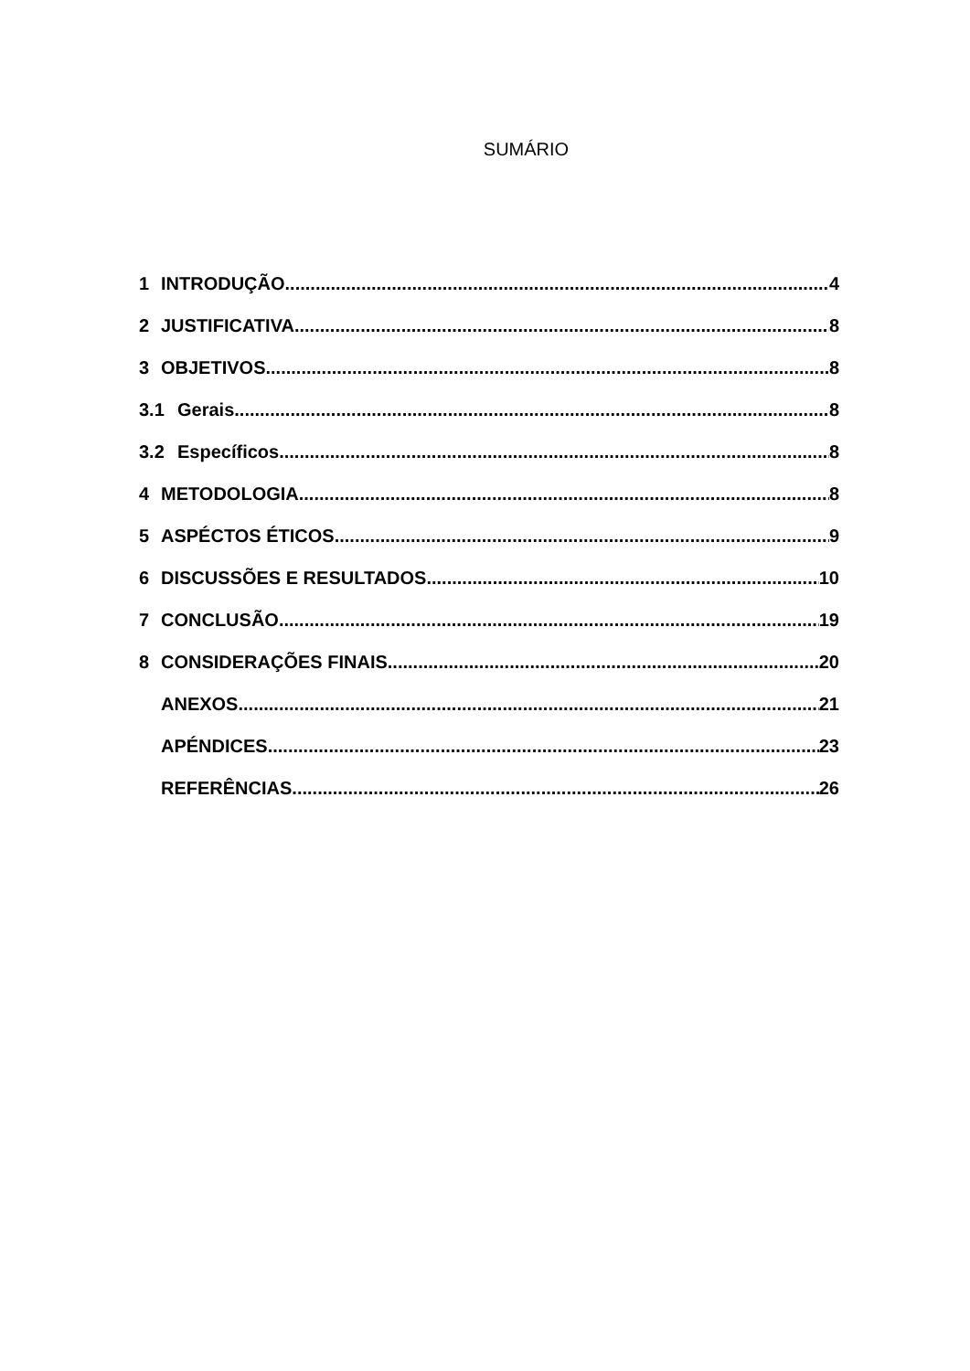SUMÁRIO
1 INTRODUÇÃO 4
2 JUSTIFICATIVA 8
3 OBJETIVOS 8
3.1 Gerais 8
3.2 Específicos 8
4 METODOLOGIA 8
5 ASPÉCTOS ÉTICOS 9
6 DISCUSSÕES E RESULTADOS 10
7 CONCLUSÃO 19
8 CONSIDERAÇÕES FINAIS 20
ANEXOS 21
APÉNDICES 23
REFERÊNCIAS 26